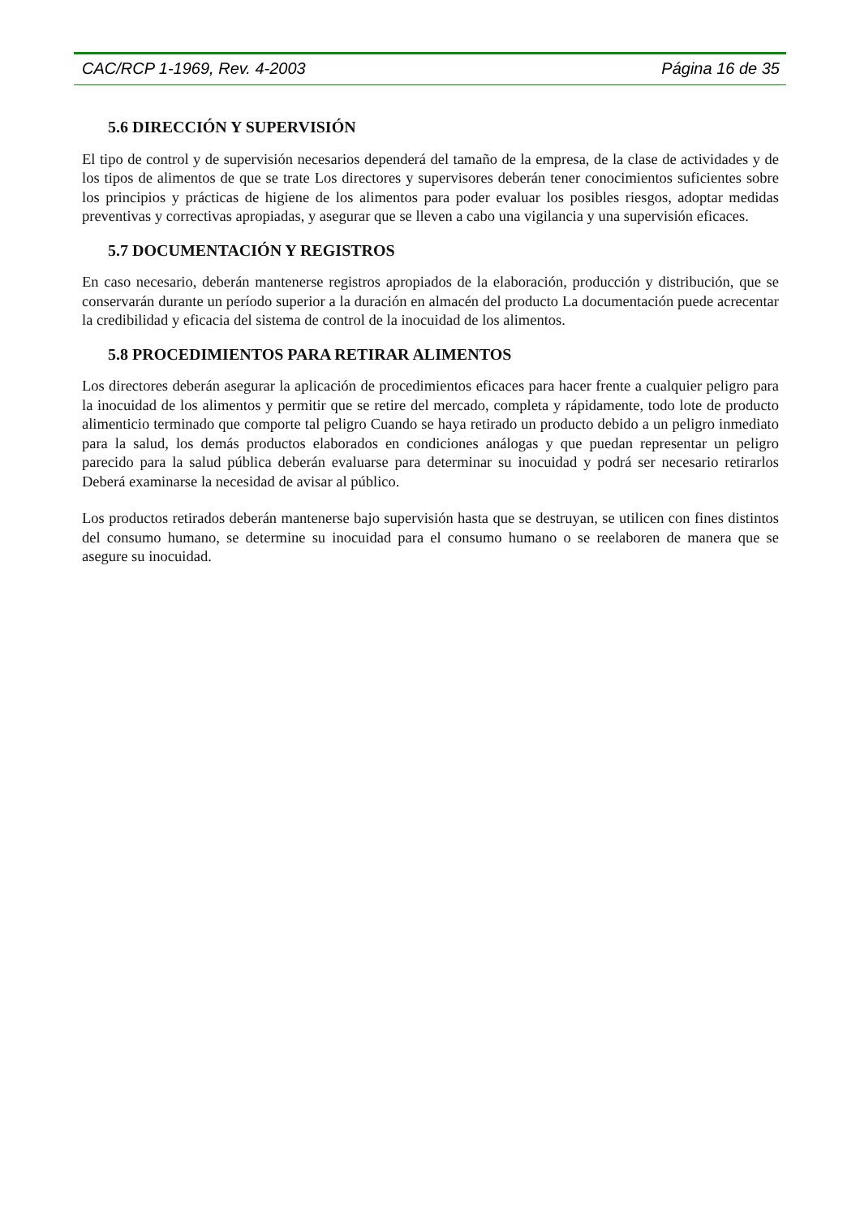CAC/RCP 1-1969, Rev. 4-2003 Página 16 de 35
5.6 DIRECCIÓN Y SUPERVISIÓN
El tipo de control y de supervisión necesarios dependerá del tamaño de la empresa, de la clase de actividades y de los tipos de alimentos de que se trate Los directores y supervisores deberán tener conocimientos suficientes sobre los principios y prácticas de higiene de los alimentos para poder evaluar los posibles riesgos, adoptar medidas preventivas y correctivas apropiadas, y asegurar que se lleven a cabo una vigilancia y una supervisión eficaces.
5.7 DOCUMENTACIÓN Y REGISTROS
En caso necesario, deberán mantenerse registros apropiados de la elaboración, producción y distribución, que se conservarán durante un período superior a la duración en almacén del producto La documentación puede acrecentar la credibilidad y eficacia del sistema de control de la inocuidad de los alimentos.
5.8 PROCEDIMIENTOS PARA RETIRAR ALIMENTOS
Los directores deberán asegurar la aplicación de procedimientos eficaces para hacer frente a cualquier peligro para la inocuidad de los alimentos y permitir que se retire del mercado, completa y rápidamente, todo lote de producto alimenticio terminado que comporte tal peligro Cuando se haya retirado un producto debido a un peligro inmediato para la salud, los demás productos elaborados en condiciones análogas y que puedan representar un peligro parecido para la salud pública deberán evaluarse para determinar su inocuidad y podrá ser necesario retirarlos Deberá examinarse la necesidad de avisar al público.
Los productos retirados deberán mantenerse bajo supervisión hasta que se destruyan, se utilicen con fines distintos del consumo humano, se determine su inocuidad para el consumo humano o se reelaboren de manera que se asegure su inocuidad.